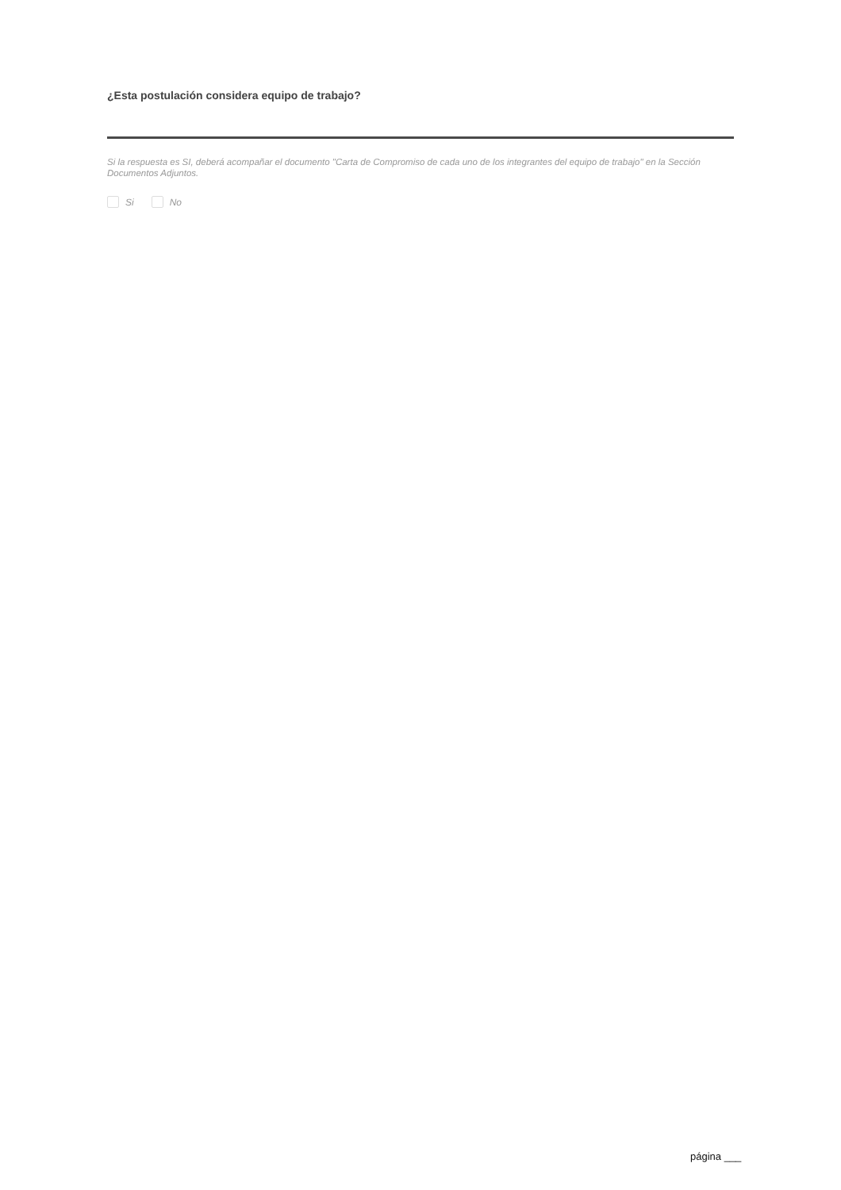¿Esta postulación considera equipo de trabajo?
Si la respuesta es SI, deberá acompañar el documento "Carta de Compromiso de cada uno de los integrantes del equipo de trabajo" en la Sección Documentos Adjuntos.
Si No
página ___